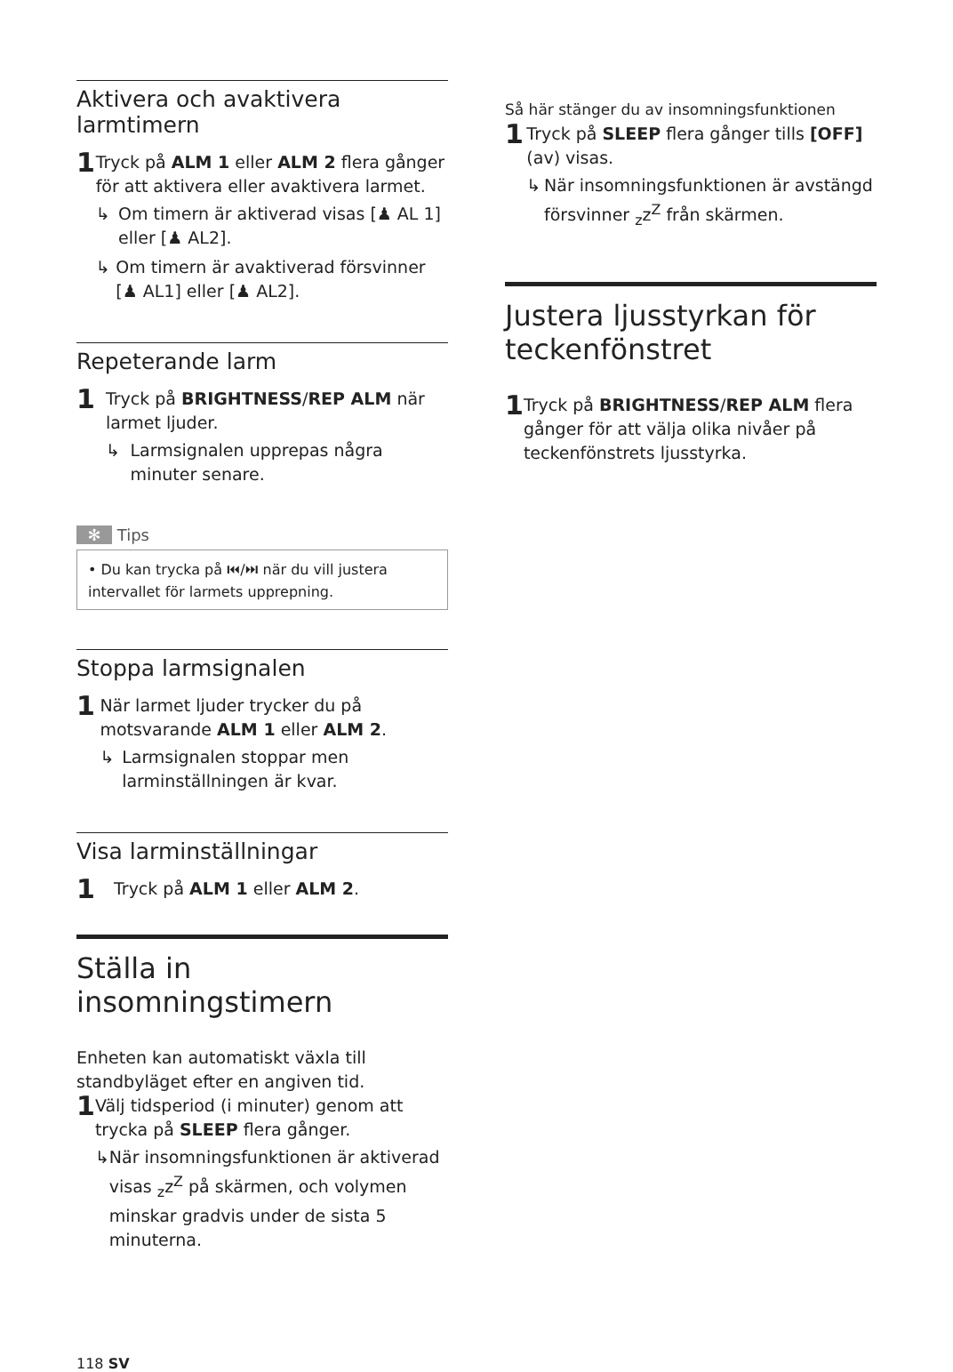Aktivera och avaktivera larmtimern
1
Tryck på ALM 1 eller ALM 2 flera gånger för att aktivera eller avaktivera larmet.
↳ Om timern är aktiverad visas [♟ AL 1] eller [♟ AL2].
↳ Om timern är avaktiverad försvinner [♟ AL1] eller [♟ AL2].
Repeterande larm
1
Tryck på BRIGHTNESS/REP ALM när larmet ljuder.
↳ Larmsignalen upprepas några minuter senare.
✻ Tips
• Du kan trycka på ⏮/⏭ när du vill justera intervallet för larmets upprepning.
Stoppa larmsignalen
1
När larmet ljuder trycker du på motsvarande ALM 1 eller ALM 2.
↳ Larmsignalen stoppar men larminställningen är kvar.
Visa larminställningar
1
Tryck på ALM 1 eller ALM 2.
Ställa in insomningstimern
Enheten kan automatiskt växla till standbyläget efter en angiven tid.
1
Välj tidsperiod (i minuter) genom att trycka på SLEEP flera gånger.
↳ När insomningsfunktionen är aktiverad visas <sub>z</sub>z<sup>Z</sup> på skärmen, och volymen minskar gradvis under de sista 5 minuterna.
118 SV
Så här stänger du av insomningsfunktionen
1
Tryck på SLEEP flera gånger tills [OFF] (av) visas.
↳ När insomningsfunktionen är avstängd försvinner <sub>z</sub>z<sup>Z</sup> från skärmen.
Justera ljusstyrkan för teckenfönstret
1
Tryck på BRIGHTNESS/REP ALM flera gånger för att välja olika nivåer på teckenfönstrets ljusstyrka.